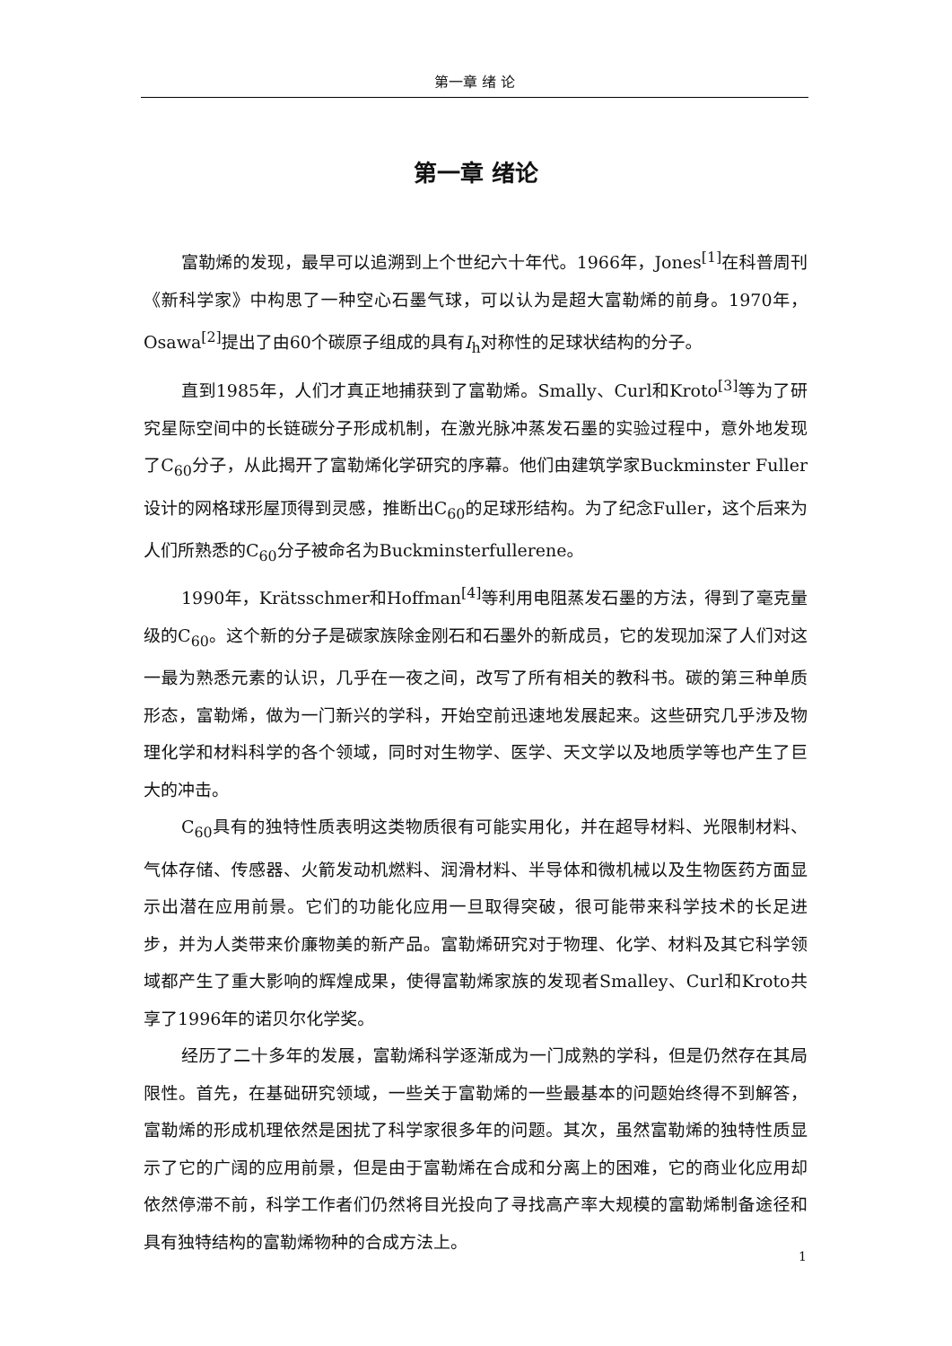第一章 绪 论
第一章 绪论
富勒烯的发现，最早可以追溯到上个世纪六十年代。1966年，Jones<sup>[1]</sup>在科普周刊《新科学家》中构思了一种空心石墨气球，可以认为是超大富勒烯的前身。1970年，Osawa<sup>[2]</sup>提出了由60个碳原子组成的具有I<sub>h</sub>对称性的足球状结构的分子。
直到1985年，人们才真正地捕获到了富勒烯。Smally、Curl和Kroto<sup>[3]</sup>等为了研究星际空间中的长链碳分子形成机制，在激光脉冲蒸发石墨的实验过程中，意外地发现了C<sub>60</sub>分子，从此揭开了富勒烯化学研究的序幕。他们由建筑学家Buckminster Fuller设计的网格球形屋顶得到灵感，推断出C<sub>60</sub>的足球形结构。为了纪念Fuller，这个后来为人们所熟悉的C<sub>60</sub>分子被命名为Buckminsterfullerene。
1990年，Krätsschmer和Hoffman<sup>[4]</sup>等利用电阻蒸发石墨的方法，得到了毫克量级的C<sub>60</sub>。这个新的分子是碳家族除金刚石和石墨外的新成员，它的发现加深了人们对这一最为熟悉元素的认识，几乎在一夜之间，改写了所有相关的教科书。碳的第三种单质形态，富勒烯，做为一门新兴的学科，开始空前迅速地发展起来。这些研究几乎涉及物理化学和材料科学的各个领域，同时对生物学、医学、天文学以及地质学等也产生了巨大的冲击。
C<sub>60</sub>具有的独特性质表明这类物质很有可能实用化，并在超导材料、光限制材料、气体存储、传感器、火箭发动机燃料、润滑材料、半导体和微机械以及生物医药方面显示出潜在应用前景。它们的功能化应用一旦取得突破，很可能带来科学技术的长足进步，并为人类带来价廉物美的新产品。富勒烯研究对于物理、化学、材料及其它科学领域都产生了重大影响的辉煌成果，使得富勒烯家族的发现者Smalley、Curl和Kroto共享了1996年的诺贝尔化学奖。
经历了二十多年的发展，富勒烯科学逐渐成为一门成熟的学科，但是仍然存在其局限性。首先，在基础研究领域，一些关于富勒烯的一些最基本的问题始终得不到解答，富勒烯的形成机理依然是困扰了科学家很多年的问题。其次，虽然富勒烯的独特性质显示了它的广阔的应用前景，但是由于富勒烯在合成和分离上的困难，它的商业化应用却依然停滞不前，科学工作者们仍然将目光投向了寻找高产率大规模的富勒烯制备途径和具有独特结构的富勒烯物种的合成方法上。
1